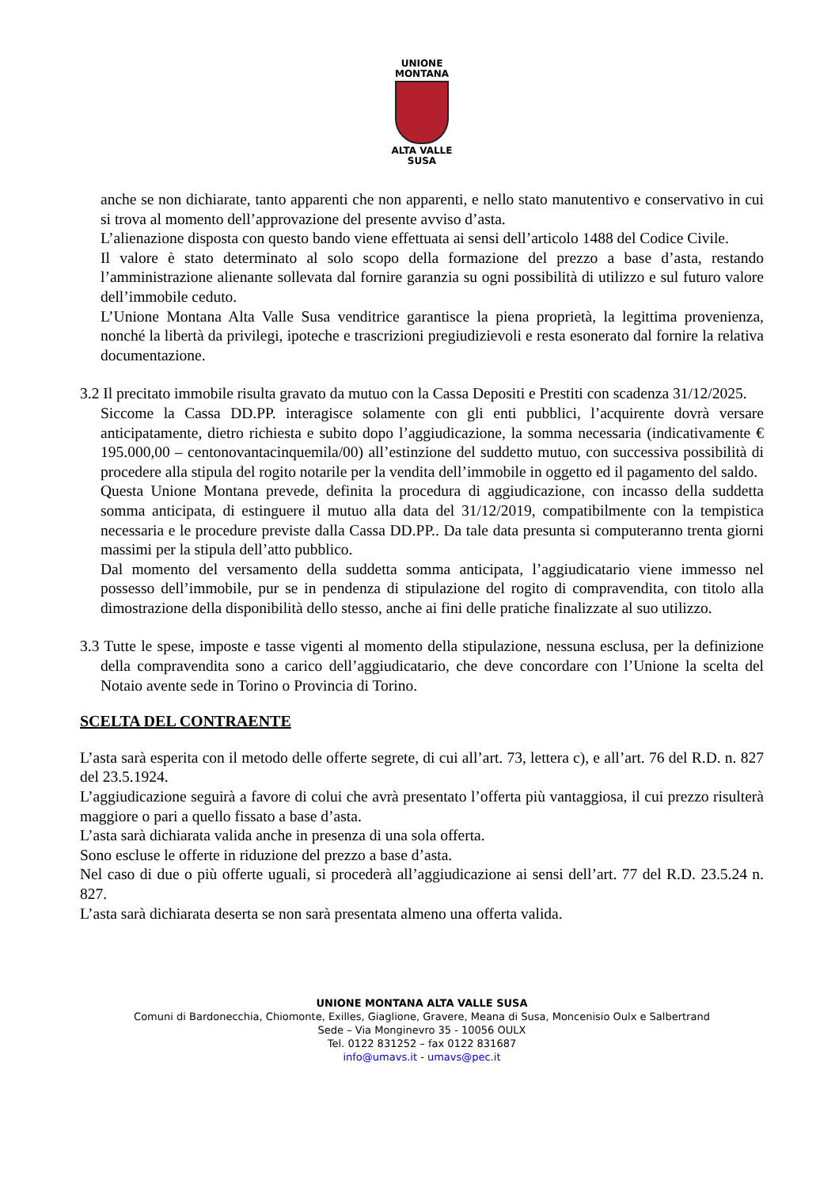UNIONE
MONTANA
ALTA VALLE SUSA
anche se non dichiarate, tanto apparenti che non apparenti, e nello stato manutentivo e conservativo in cui si trova al momento dell’approvazione del presente avviso d’asta.
L’alienazione disposta con questo bando viene effettuata ai sensi dell’articolo 1488 del Codice Civile.
Il valore è stato determinato al solo scopo della formazione del prezzo a base d’asta, restando l’amministrazione alienante sollevata dal fornire garanzia su ogni possibilità di utilizzo e sul futuro valore dell’immobile ceduto.
L’Unione Montana Alta Valle Susa venditrice garantisce la piena proprietà, la legittima provenienza, nonché la libertà da privilegi, ipoteche e trascrizioni pregiudizievoli e resta esonerato dal fornire la relativa documentazione.
3.2 Il precitato immobile risulta gravato da mutuo con la Cassa Depositi e Prestiti con scadenza 31/12/2025.
Siccome la Cassa DD.PP. interagisce solamente con gli enti pubblici, l’acquirente dovrà versare anticipatamente, dietro richiesta e subito dopo l’aggiudicazione, la somma necessaria (indicativamente € 195.000,00 – centonovantacinquemila/00) all’estinzione del suddetto mutuo, con successiva possibilità di procedere alla stipula del rogito notarile per la vendita dell’immobile in oggetto ed il pagamento del saldo.
Questa Unione Montana prevede, definita la procedura di aggiudicazione, con incasso della suddetta somma anticipata, di estinguere il mutuo alla data del 31/12/2019, compatibilmente con la tempistica necessaria e le procedure previste dalla Cassa DD.PP.. Da tale data presunta si computeranno trenta giorni massimi per la stipula dell’atto pubblico.
Dal momento del versamento della suddetta somma anticipata, l’aggiudicatario viene immesso nel possesso dell’immobile, pur se in pendenza di stipulazione del rogito di compravendita, con titolo alla dimostrazione della disponibilità dello stesso, anche ai fini delle pratiche finalizzate al suo utilizzo.
3.3 Tutte le spese, imposte e tasse vigenti al momento della stipulazione, nessuna esclusa, per la definizione della compravendita sono a carico dell’aggiudicatario, che deve concordare con l’Unione la scelta del Notaio avente sede in Torino o Provincia di Torino.
SCELTA DEL CONTRAENTE
L’asta sarà esperita con il metodo delle offerte segrete, di cui all’art. 73, lettera c), e all’art. 76 del R.D. n. 827 del 23.5.1924.
L’aggiudicazione seguirà a favore di colui che avrà presentato l’offerta più vantaggiosa, il cui prezzo risulterà maggiore o pari a quello fissato a base d’asta.
L’asta sarà dichiarata valida anche in presenza di una sola offerta.
Sono escluse le offerte in riduzione del prezzo a base d’asta.
Nel caso di due o più offerte uguali, si procederà all’aggiudicazione ai sensi dell’art. 77 del R.D. 23.5.24 n. 827.
L’asta sarà dichiarata deserta se non sarà presentata almeno una offerta valida.
UNIONE MONTANA ALTA VALLE SUSA
Comuni di Bardonecchia, Chiomonte, Exilles, Giaglione, Gravere, Meana di Susa, Moncenisio Oulx e Salbertrand
Sede – Via Monginevro 35 - 10056 OULX
Tel. 0122 831252 – fax 0122 831687
info@umavs.it - umavs@pec.it